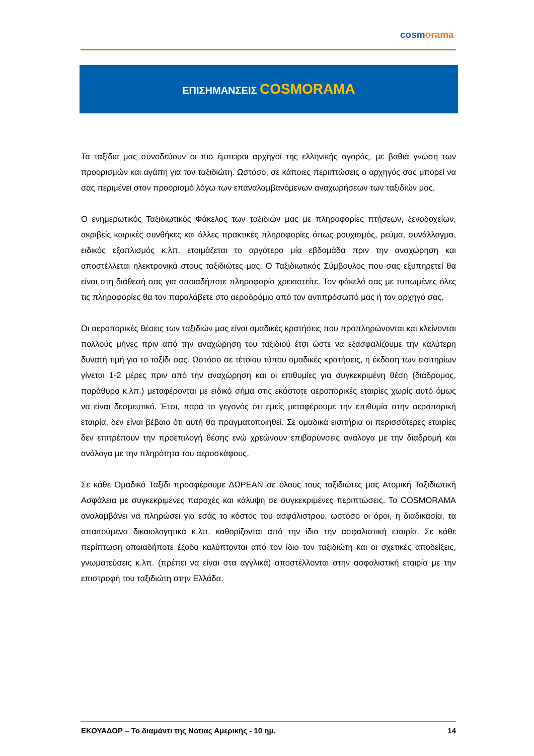cosmorama
ΕΠΙΣΗΜΑΝΣΕΙΣ COSMORAMA
Τα ταξίδια μας συνοδεύουν οι πιο έμπειροι αρχηγοί της ελληνικής αγοράς, με βαθιά γνώση των προορισμών και αγάπη για τον ταξιδιώτη. Ωστόσο, σε κάποιες περιπτώσεις ο αρχηγός σας μπορεί να σας περιμένει στον προορισμό λόγω των επαναλαμβανόμενων αναχωρήσεων των ταξιδιών μας.
Ο ενημερωτικός Ταξιδιωτικός Φάκελος των ταξιδιών μας με πληροφορίες πτήσεων, ξενοδοχείων, ακριβείς καιρικές συνθήκες και άλλες πρακτικές πληροφορίες όπως ρουχισμός, ρεύμα, συνάλλαγμα, ειδικός εξοπλισμός κ.λπ. ετοιμάζεται το αργότερο μία εβδομάδα πριν την αναχώρηση και αποστέλλεται ηλεκτρονικά στους ταξιδιώτες μας. Ο Ταξιδιωτικός Σύμβουλος που σας εξυπηρετεί θα είναι στη διάθεσή σας για οποιαδήποτε πληροφορία χρειαστείτε. Τον φάκελό σας με τυπωμένες όλες τις πληροφορίες θα τον παραλάβετε στο αεροδρόμιο από τον αντιπρόσωπό μας ή τον αρχηγό σας.
Οι αεροπορικές θέσεις των ταξιδιών μας είναι ομαδικές κρατήσεις που προπληρώνονται και κλείνονται πολλούς μήνες πριν από την αναχώρηση του ταξιδιού έτσι ώστε να εξασφαλίζουμε την καλύτερη δυνατή τιμή για το ταξίδι σας. Ωστόσο σε τέτοιου τύπου ομαδικές κρατήσεις, η έκδοση των εισιτηρίων γίνεται 1-2 μέρες πριν από την αναχώρηση και οι επιθυμίες για συγκεκριμένη θέση (διάδρομος, παράθυρο κ.λπ.) μεταφέρονται με ειδικό σήμα στις εκάστοτε αεροπορικές εταιρίες χωρίς αυτό όμως να είναι δεσμευτικό. Έτσι, παρά το γεγονός ότι εμείς μεταφέρουμε την επιθυμία στην αεροπορική εταιρία, δεν είναι βέβαιο ότι αυτή θα πραγματοποιηθεί. Σε ομαδικά εισιτήρια οι περισσότερες εταιρίες δεν επιτρέπουν την προεπιλογή θέσης ενώ χρεώνουν επιβαρύνσεις ανάλογα με την διαδρομή και ανάλογα με την πληρότητα του αεροσκάφους.
Σε κάθε Ομαδικό Ταξίδι προσφέρουμε ΔΩΡΕΑΝ σε όλους τους ταξιδιώτες μας Ατομική Ταξιδιωτική Ασφάλεια με συγκεκριμένες παροχές και κάλυψη σε συγκεκριμένες περιπτώσεις. Το COSMORAMA αναλαμβάνει να πληρώσει για εσάς το κόστος του ασφάλιστρου, ωστόσο οι όροι, η διαδικασία, τα απαιτούμενα δικαιολογητικά κ.λπ. καθορίζονται από την ίδια την ασφαλιστική εταιρία. Σε κάθε περίπτωση οποιαδήποτε έξοδα καλύπτονται από τον ίδιο τον ταξιδιώτη και οι σχετικές αποδείξεις, γνωματεύσεις κ.λπ. (πρέπει να είναι στα αγγλικά) αποστέλλονται στην ασφαλιστική εταιρία με την επιστροφή του ταξιδιώτη στην Ελλάδα.
ΕΚΟΥΑΔΟΡ – Το διαμάντι της Νότιας Αμερικής - 10 ημ. 14